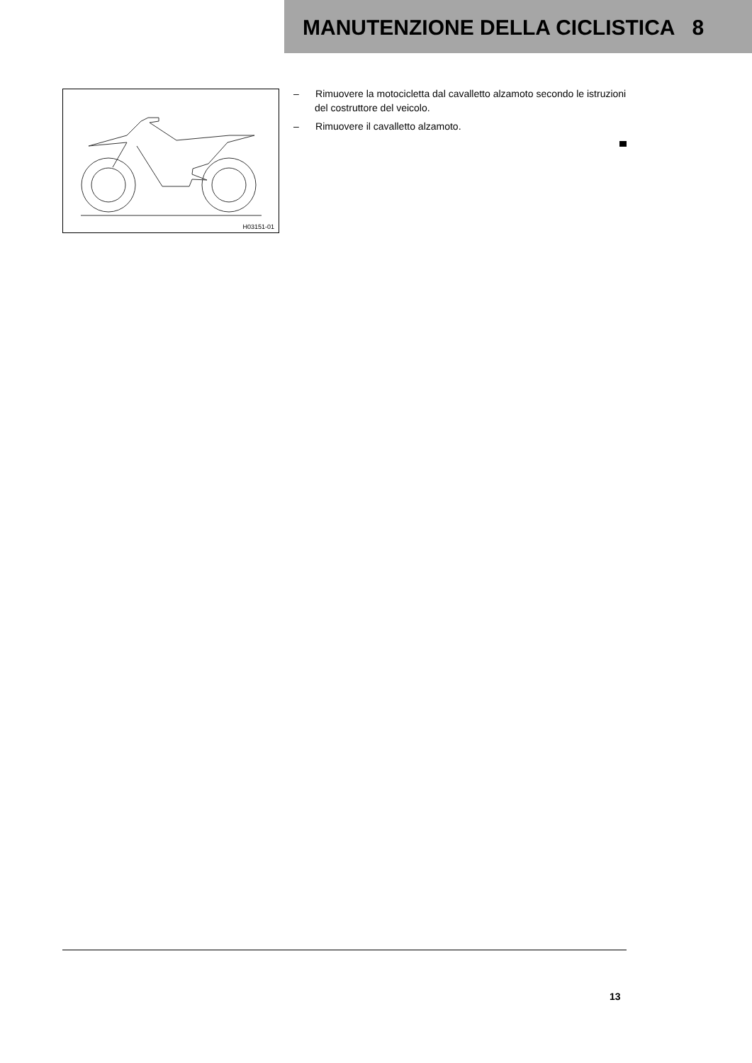MANUTENZIONE DELLA CICLISTICA 8
H03151-01
– Rimuovere la motocicletta dal cavalletto alzamoto secondo le istruzioni del costruttore del veicolo.
– Rimuovere il cavalletto alzamoto.
13